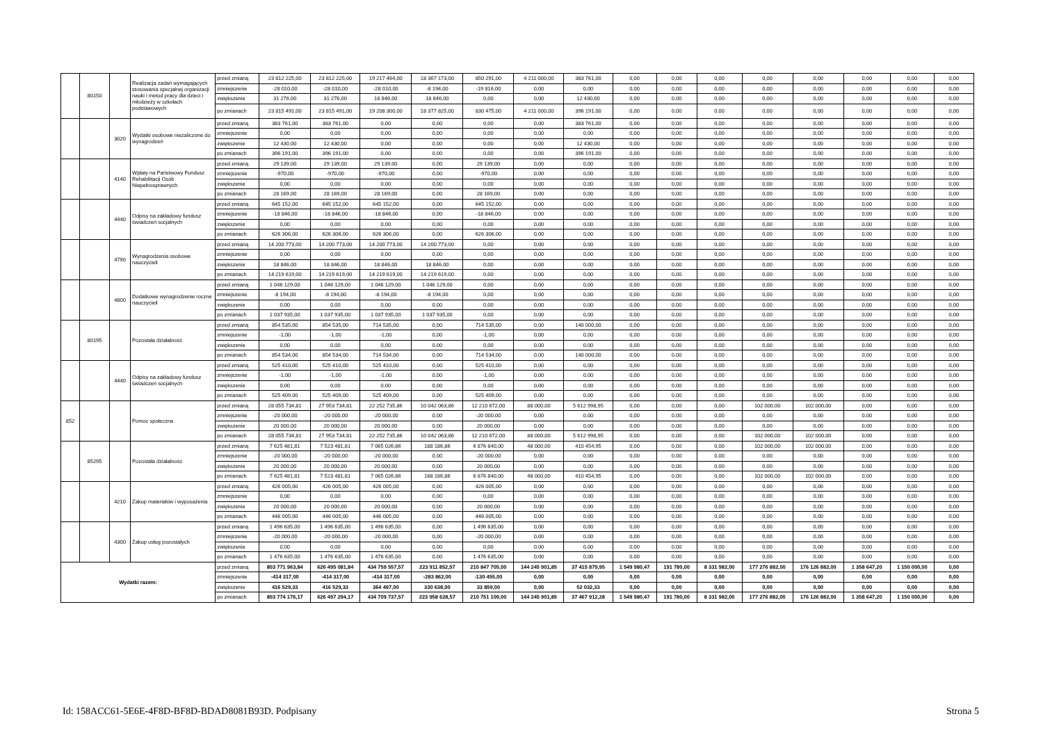| | 80150 | | Realizacja zadań wymagających stosowania specjalnej organizacji nauki i metod pracy dla dzieci i młodzieży w szkołach podstawowych | przed zmianą | 23 812 225,00 | 23 812 225,00 | 19 217 464,00 | 18 367 173,00 | 850 291,00 | 4 211 000,00 | 383 761,00 | 0,00 | 0,00 | 0,00 | 0,00 | 0,00 | 0,00 | 0,00 | 0,00 |
| | | | | zmniejszenie | -28 010,00 | -28 010,00 | -28 010,00 | -8 194,00 | -19 816,00 | 0,00 | 0,00 | 0,00 | 0,00 | 0,00 | 0,00 | 0,00 | 0,00 | 0,00 | 0,00 |
| | | | | zwiększenie | 31 276,00 | 31 276,00 | 18 846,00 | 18 846,00 | 0,00 | 0,00 | 12 430,00 | 0,00 | 0,00 | 0,00 | 0,00 | 0,00 | 0,00 | 0,00 | 0,00 |
| | | | | po zmianach | 23 815 491,00 | 23 815 491,00 | 19 208 300,00 | 18 377 825,00 | 830 475,00 | 4 211 000,00 | 396 191,00 | 0,00 | 0,00 | 0,00 | 0,00 | 0,00 | 0,00 | 0,00 | 0,00 |
| | | 3020 | Wydatki osobowe niezaliczone do wynagrodzeń | przed zmianą | 383 761,00 | 383 761,00 | 0,00 | 0,00 | 0,00 | 0,00 | 383 761,00 | 0,00 | 0,00 | 0,00 | 0,00 | 0,00 | 0,00 | 0,00 | 0,00 |
| | | | | zmniejszenie | 0,00 | 0,00 | 0,00 | 0,00 | 0,00 | 0,00 | 0,00 | 0,00 | 0,00 | 0,00 | 0,00 | 0,00 | 0,00 | 0,00 | 0,00 |
| | | | | zwiększenie | 12 430,00 | 12 430,00 | 0,00 | 0,00 | 0,00 | 0,00 | 12 430,00 | 0,00 | 0,00 | 0,00 | 0,00 | 0,00 | 0,00 | 0,00 | 0,00 |
| | | | | po zmianach | 396 191,00 | 396 191,00 | 0,00 | 0,00 | 0,00 | 0,00 | 396 191,00 | 0,00 | 0,00 | 0,00 | 0,00 | 0,00 | 0,00 | 0,00 | 0,00 |
| | | 4140 | Wpłaty na Państwowy Fundusz Rehabilitacji Osób Niepełnosprawnych | przed zmianą | 29 139,00 | 29 139,00 | 29 139,00 | 0,00 | 29 139,00 | 0,00 | 0,00 | 0,00 | 0,00 | 0,00 | 0,00 | 0,00 | 0,00 | 0,00 | 0,00 |
| | | | | zmniejszenie | -970,00 | -970,00 | -970,00 | 0,00 | -970,00 | 0,00 | 0,00 | 0,00 | 0,00 | 0,00 | 0,00 | 0,00 | 0,00 | 0,00 | 0,00 |
| | | | | zwiększenie | 0,00 | 0,00 | 0,00 | 0,00 | 0,00 | 0,00 | 0,00 | 0,00 | 0,00 | 0,00 | 0,00 | 0,00 | 0,00 | 0,00 | 0,00 |
| | | | | po zmianach | 28 169,00 | 28 169,00 | 28 169,00 | 0,00 | 28 169,00 | 0,00 | 0,00 | 0,00 | 0,00 | 0,00 | 0,00 | 0,00 | 0,00 | 0,00 | 0,00 |
| | | 4440 | Odpisy na zakładowy fundusz świadczeń socjalnych | przed zmianą | 645 152,00 | 645 152,00 | 645 152,00 | 0,00 | 645 152,00 | 0,00 | 0,00 | 0,00 | 0,00 | 0,00 | 0,00 | 0,00 | 0,00 | 0,00 | 0,00 |
| | | | | zmniejszenie | -18 846,00 | -18 846,00 | -18 846,00 | 0,00 | -18 846,00 | 0,00 | 0,00 | 0,00 | 0,00 | 0,00 | 0,00 | 0,00 | 0,00 | 0,00 | 0,00 |
| | | | | zwiększenie | 0,00 | 0,00 | 0,00 | 0,00 | 0,00 | 0,00 | 0,00 | 0,00 | 0,00 | 0,00 | 0,00 | 0,00 | 0,00 | 0,00 | 0,00 |
| | | | | po zmianach | 626 306,00 | 626 306,00 | 626 306,00 | 0,00 | 626 306,00 | 0,00 | 0,00 | 0,00 | 0,00 | 0,00 | 0,00 | 0,00 | 0,00 | 0,00 | 0,00 |
| | | 4790 | Wynagrodzenia osobowe nauczycieli | przed zmianą | 14 200 773,00 | 14 200 773,00 | 14 200 773,00 | 14 200 773,00 | 0,00 | 0,00 | 0,00 | 0,00 | 0,00 | 0,00 | 0,00 | 0,00 | 0,00 | 0,00 | 0,00 |
| | | | | zmniejszenie | 0,00 | 0,00 | 0,00 | 0,00 | 0,00 | 0,00 | 0,00 | 0,00 | 0,00 | 0,00 | 0,00 | 0,00 | 0,00 | 0,00 | 0,00 |
| | | | | zwiększenie | 18 846,00 | 18 846,00 | 18 846,00 | 18 846,00 | 0,00 | 0,00 | 0,00 | 0,00 | 0,00 | 0,00 | 0,00 | 0,00 | 0,00 | 0,00 | 0,00 |
| | | | | po zmianach | 14 219 619,00 | 14 219 619,00 | 14 219 619,00 | 14 219 619,00 | 0,00 | 0,00 | 0,00 | 0,00 | 0,00 | 0,00 | 0,00 | 0,00 | 0,00 | 0,00 | 0,00 |
| | | 4800 | Dodatkowe wynagrodzenie roczne nauczycieli | przed zmianą | 1 046 129,00 | 1 046 129,00 | 1 046 129,00 | 1 046 129,00 | 0,00 | 0,00 | 0,00 | 0,00 | 0,00 | 0,00 | 0,00 | 0,00 | 0,00 | 0,00 | 0,00 |
| | | | | zmniejszenie | -8 194,00 | -8 194,00 | -8 194,00 | -8 194,00 | 0,00 | 0,00 | 0,00 | 0,00 | 0,00 | 0,00 | 0,00 | 0,00 | 0,00 | 0,00 | 0,00 |
| | | | | zwiększenie | 0,00 | 0,00 | 0,00 | 0,00 | 0,00 | 0,00 | 0,00 | 0,00 | 0,00 | 0,00 | 0,00 | 0,00 | 0,00 | 0,00 | 0,00 |
| | | | | po zmianach | 1 037 935,00 | 1 037 935,00 | 1 037 935,00 | 1 037 935,00 | 0,00 | 0,00 | 0,00 | 0,00 | 0,00 | 0,00 | 0,00 | 0,00 | 0,00 | 0,00 | 0,00 |
| | 80195 | | Pozostała działalność | przed zmianą | 854 535,00 | 854 535,00 | 714 535,00 | 0,00 | 714 535,00 | 0,00 | 140 000,00 | 0,00 | 0,00 | 0,00 | 0,00 | 0,00 | 0,00 | 0,00 | 0,00 |
| | | | | zmniejszenie | -1,00 | -1,00 | -1,00 | 0,00 | -1,00 | 0,00 | 0,00 | 0,00 | 0,00 | 0,00 | 0,00 | 0,00 | 0,00 | 0,00 | 0,00 |
| | | | | zwiększenie | 0,00 | 0,00 | 0,00 | 0,00 | 0,00 | 0,00 | 0,00 | 0,00 | 0,00 | 0,00 | 0,00 | 0,00 | 0,00 | 0,00 | 0,00 |
| | | | | po zmianach | 854 534,00 | 854 534,00 | 714 534,00 | 0,00 | 714 534,00 | 0,00 | 140 000,00 | 0,00 | 0,00 | 0,00 | 0,00 | 0,00 | 0,00 | 0,00 | 0,00 |
| | | 4440 | Odpisy na zakładowy fundusz świadczeń socjalnych | przed zmianą | 525 410,00 | 525 410,00 | 525 410,00 | 0,00 | 525 410,00 | 0,00 | 0,00 | 0,00 | 0,00 | 0,00 | 0,00 | 0,00 | 0,00 | 0,00 | 0,00 |
| | | | | zmniejszenie | -1,00 | -1,00 | -1,00 | 0,00 | -1,00 | 0,00 | 0,00 | 0,00 | 0,00 | 0,00 | 0,00 | 0,00 | 0,00 | 0,00 | 0,00 |
| | | | | zwiększenie | 0,00 | 0,00 | 0,00 | 0,00 | 0,00 | 0,00 | 0,00 | 0,00 | 0,00 | 0,00 | 0,00 | 0,00 | 0,00 | 0,00 | 0,00 |
| | | | | po zmianach | 525 409,00 | 525 409,00 | 525 409,00 | 0,00 | 525 409,00 | 0,00 | 0,00 | 0,00 | 0,00 | 0,00 | 0,00 | 0,00 | 0,00 | 0,00 | 0,00 |
| 852 | | | Pomoc społeczna | przed zmianą | 28 055 734,81 | 27 953 734,81 | 22 252 735,86 | 10 042 063,86 | 12 210 672,00 | 88 000,00 | 5 612 998,95 | 0,00 | 0,00 | 0,00 | 102 000,00 | 102 000,00 | 0,00 | 0,00 | 0,00 |
| | | | | zmniejszenie | -20 000,00 | -20 000,00 | -20 000,00 | 0,00 | -20 000,00 | 0,00 | 0,00 | 0,00 | 0,00 | 0,00 | 0,00 | 0,00 | 0,00 | 0,00 | 0,00 |
| | | | | zwiększenie | 20 000,00 | 20 000,00 | 20 000,00 | 0,00 | 20 000,00 | 0,00 | 0,00 | 0,00 | 0,00 | 0,00 | 0,00 | 0,00 | 0,00 | 0,00 | 0,00 |
| | | | | po zmianach | 28 055 734,81 | 27 953 734,81 | 22 252 735,86 | 10 042 063,86 | 12 210 672,00 | 88 000,00 | 5 612 998,95 | 0,00 | 0,00 | 0,00 | 102 000,00 | 102 000,00 | 0,00 | 0,00 | 0,00 |
| | 85295 | | Pozostała działalność | przed zmianą | 7 625 481,81 | 7 523 481,81 | 7 065 026,86 | 188 186,86 | 6 876 840,00 | 48 000,00 | 410 454,95 | 0,00 | 0,00 | 0,00 | 102 000,00 | 102 000,00 | 0,00 | 0,00 | 0,00 |
| | | | | zmniejszenie | -20 000,00 | -20 000,00 | -20 000,00 | 0,00 | -20 000,00 | 0,00 | 0,00 | 0,00 | 0,00 | 0,00 | 0,00 | 0,00 | 0,00 | 0,00 | 0,00 |
| | | | | zwiększenie | 20 000,00 | 20 000,00 | 20 000,00 | 0,00 | 20 000,00 | 0,00 | 0,00 | 0,00 | 0,00 | 0,00 | 0,00 | 0,00 | 0,00 | 0,00 | 0,00 |
| | | | | po zmianach | 7 625 481,81 | 7 523 481,81 | 7 065 026,86 | 188 186,86 | 6 876 840,00 | 48 000,00 | 410 454,95 | 0,00 | 0,00 | 0,00 | 102 000,00 | 102 000,00 | 0,00 | 0,00 | 0,00 |
| | | 4210 | Zakup materiałów i wyposażenia | przed zmianą | 426 005,00 | 426 005,00 | 426 005,00 | 0,00 | 426 005,00 | 0,00 | 0,00 | 0,00 | 0,00 | 0,00 | 0,00 | 0,00 | 0,00 | 0,00 | 0,00 |
| | | | | zmniejszenie | 0,00 | 0,00 | 0,00 | 0,00 | 0,00 | 0,00 | 0,00 | 0,00 | 0,00 | 0,00 | 0,00 | 0,00 | 0,00 | 0,00 | 0,00 |
| | | | | zwiększenie | 20 000,00 | 20 000,00 | 20 000,00 | 0,00 | 20 000,00 | 0,00 | 0,00 | 0,00 | 0,00 | 0,00 | 0,00 | 0,00 | 0,00 | 0,00 | 0,00 |
| | | | | po zmianach | 446 005,00 | 446 005,00 | 446 005,00 | 0,00 | 446 005,00 | 0,00 | 0,00 | 0,00 | 0,00 | 0,00 | 0,00 | 0,00 | 0,00 | 0,00 | 0,00 |
| | | 4300 | Zakup usług pozostałych | przed zmianą | 1 496 635,00 | 1 496 635,00 | 1 496 635,00 | 0,00 | 1 496 635,00 | 0,00 | 0,00 | 0,00 | 0,00 | 0,00 | 0,00 | 0,00 | 0,00 | 0,00 | 0,00 |
| | | | | zmniejszenie | -20 000,00 | -20 000,00 | -20 000,00 | 0,00 | -20 000,00 | 0,00 | 0,00 | 0,00 | 0,00 | 0,00 | 0,00 | 0,00 | 0,00 | 0,00 | 0,00 |
| | | | | zwiększenie | 0,00 | 0,00 | 0,00 | 0,00 | 0,00 | 0,00 | 0,00 | 0,00 | 0,00 | 0,00 | 0,00 | 0,00 | 0,00 | 0,00 | 0,00 |
| | | | | po zmianach | 1 476 635,00 | 1 476 635,00 | 1 476 635,00 | 0,00 | 1 476 635,00 | 0,00 | 0,00 | 0,00 | 0,00 | 0,00 | 0,00 | 0,00 | 0,00 | 0,00 | 0,00 |
| Wydatki razem: | | | | przed zmianą | 803 771 963,84 | 626 495 081,84 | 434 759 557,57 | 223 911 852,57 | 210 847 705,00 | 144 245 901,85 | 37 415 879,95 | 1 549 980,47 | 191 780,00 | 8 331 982,00 | 177 276 882,00 | 176 126 882,00 | 1 358 647,20 | 1 150 000,00 | 0,00 |
| | | | | zmniejszenie | -414 317,00 | -414 317,00 | -414 317,00 | -283 862,00 | -130 455,00 | 0,00 | 0,00 | 0,00 | 0,00 | 0,00 | 0,00 | 0,00 | 0,00 | 0,00 | 0,00 |
| | | | | zwiększenie | 416 529,33 | 416 529,33 | 364 497,00 | 330 638,00 | 33 859,00 | 0,00 | 52 032,33 | 0,00 | 0,00 | 0,00 | 0,00 | 0,00 | 0,00 | 0,00 | 0,00 |
| | | | | po zmianach | 803 774 176,17 | 626 497 294,17 | 434 709 737,57 | 223 958 628,57 | 210 751 109,00 | 144 245 901,85 | 37 467 912,28 | 1 549 980,47 | 191 780,00 | 8 331 982,00 | 177 276 882,00 | 176 126 882,00 | 1 358 647,20 | 1 150 000,00 | 0,00 |
Id: 158ACC61-5E6E-4F8D-BF8D-BDAD8081B93D. Podpisany Strona 5